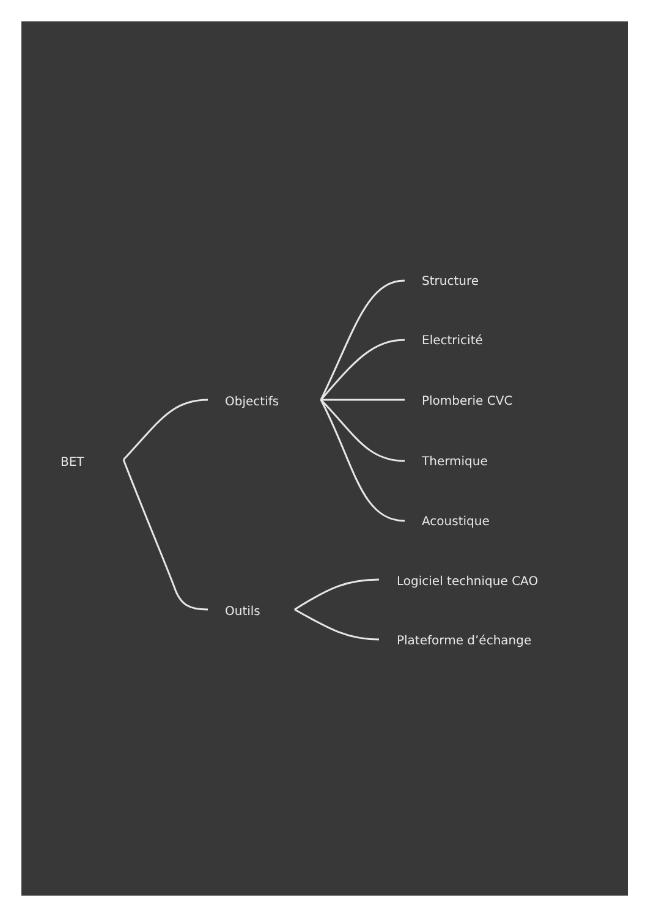BET
Objectifs
Outils
Structure
Electricité
Plomberie CVC
Thermique
Acoustique
Logiciel technique CAO
Plateforme d’échange